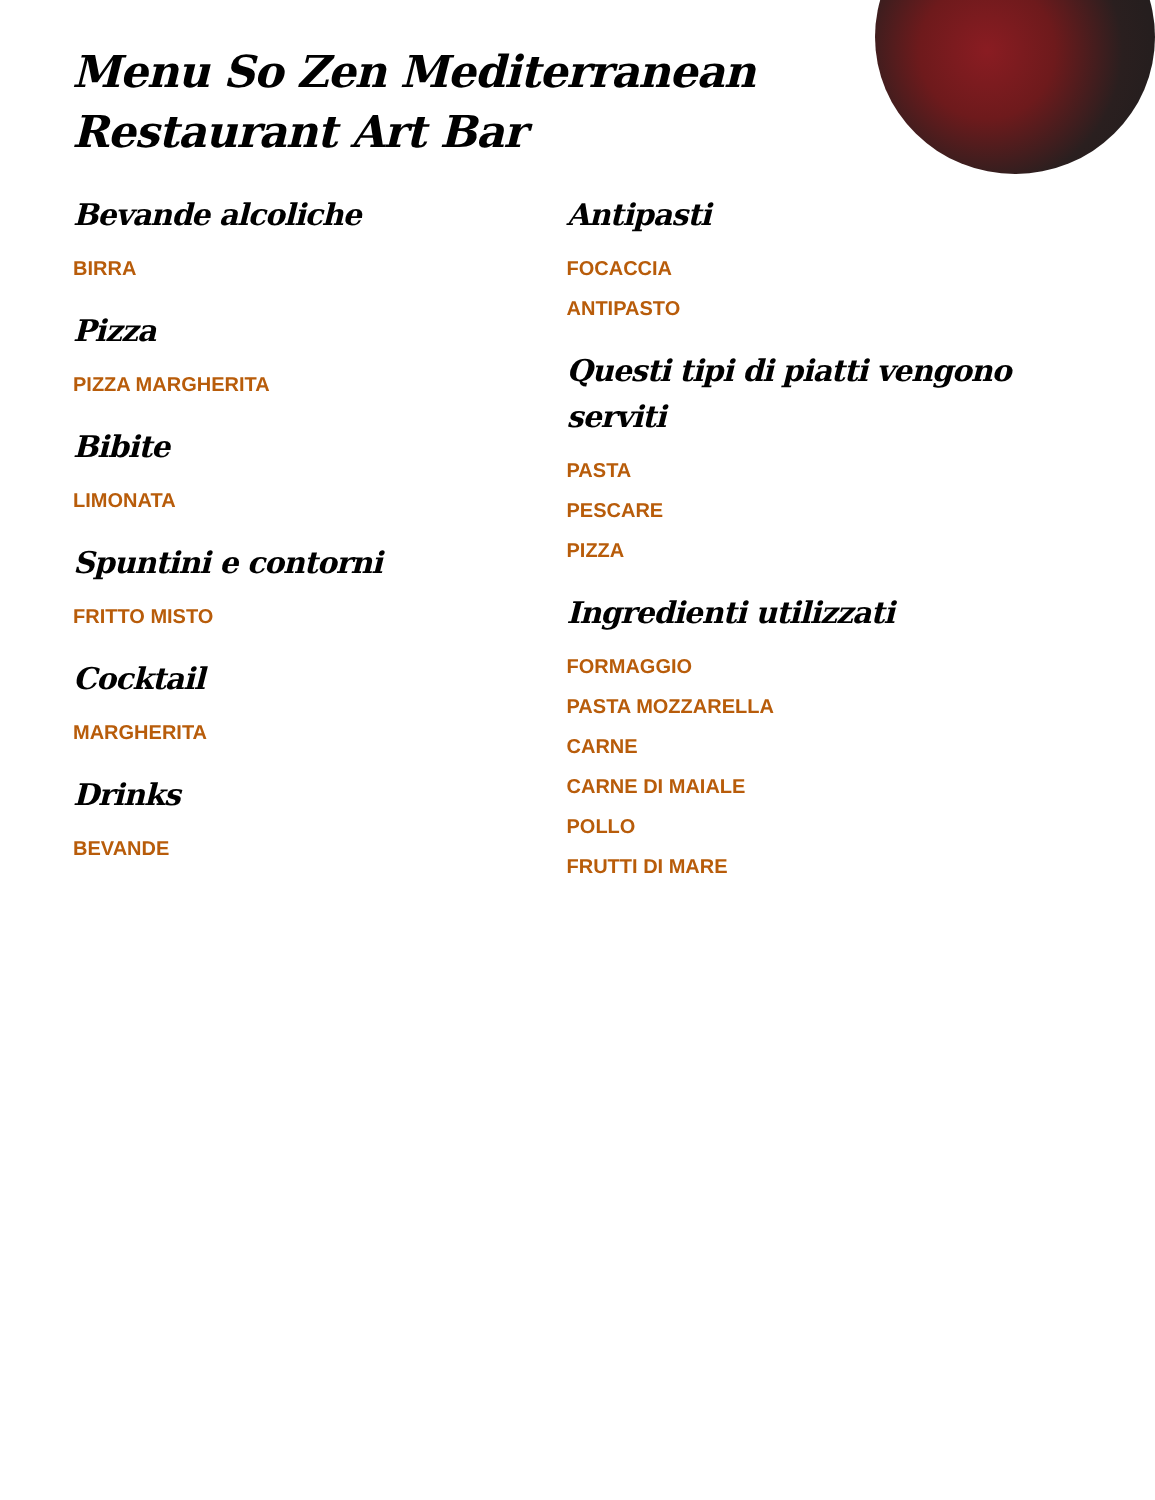Menu So Zen Mediterranean Restaurant Art Bar
Bevande alcoliche
BIRRA
Pizza
PIZZA MARGHERITA
Bibite
LIMONATA
Spuntini e contorni
FRITTO MISTO
Cocktail
MARGHERITA
Drinks
BEVANDE
Antipasti
FOCACCIA
ANTIPASTO
Questi tipi di piatti vengono serviti
PASTA
PESCARE
PIZZA
Ingredienti utilizzati
FORMAGGIO
PASTA MOZZARELLA
CARNE
CARNE DI MAIALE
POLLO
FRUTTI DI MARE